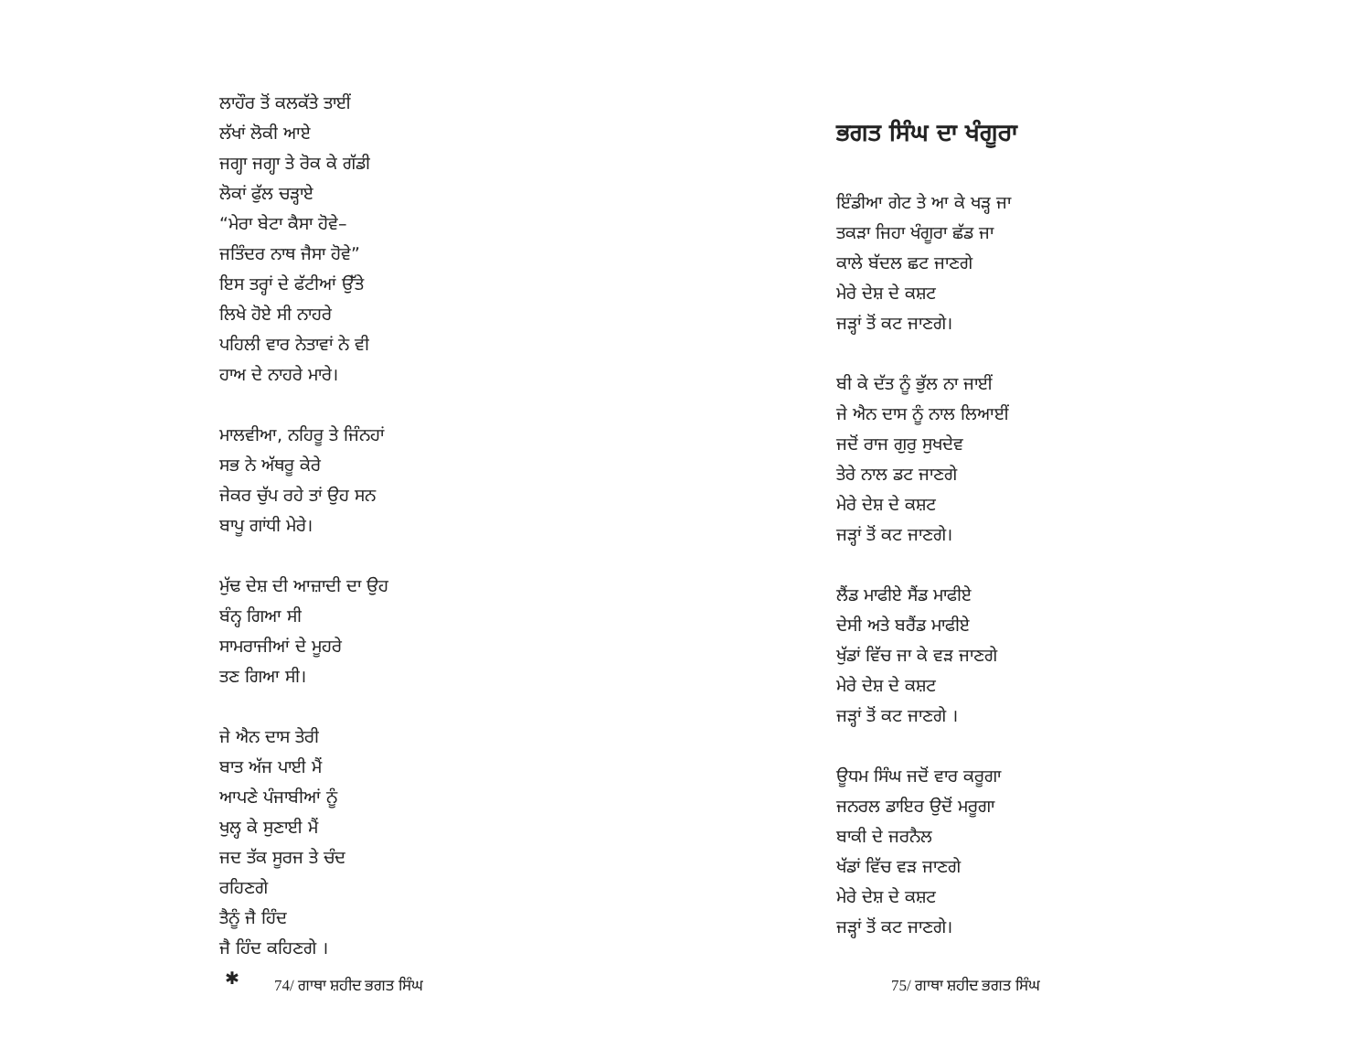ਲਾਹੌਰ ਤੋਂ ਕਲਕੱਤੇ ਤਾਈਂ
ਲੱਖਾਂ ਲੋਕੀ ਆਏ
ਜਗ੍ਹਾ ਜਗ੍ਹਾ ਤੇ ਰੋਕ ਕੇ ਗੱਡੀ
ਲੋਕਾਂ ਫੁੱਲ ਚੜ੍ਹਾਏ
“ਮੇਰਾ ਬੇਟਾ ਕੈਸਾ ਹੋਵੇ–
ਜਤਿੰਦਰ ਨਾਥ ਜੈਸਾ ਹੋਵੇ”
ਇਸ ਤਰ੍ਹਾਂ ਦੇ ਫੱਟੀਆਂ ਉੱਤੇ
ਲਿਖੇ ਹੋਏ ਸੀ ਨਾਹਰੇ
ਪਹਿਲੀ ਵਾਰ ਨੇਤਾਵਾਂ ਨੇ ਵੀ
ਹਾਅ ਦੇ ਨਾਹਰੇ ਮਾਰੇ।
ਮਾਲਵੀਆ, ਨਹਿਰੂ ਤੇ ਜਿੰਨਹਾਂ
ਸਭ ਨੇ ਅੱਥਰੂ ਕੇਰੇ
ਜੇਕਰ ਚੁੱਪ ਰਹੇ ਤਾਂ ਉਹ ਸਨ
ਬਾਪੂ ਗਾਂਧੀ ਮੇਰੇ।
ਮੁੱਢ ਦੇਸ਼ ਦੀ ਆਜ਼ਾਦੀ ਦਾ ਉਹ
ਬੰਨ੍ਹ ਗਿਆ ਸੀ
ਸਾਮਰਾਜੀਆਂ ਦੇ ਮੂਹਰੇ
ਤਣ ਗਿਆ ਸੀ।
ਜੇ ਐਨ ਦਾਸ ਤੇਰੀ
ਬਾਤ ਅੱਜ ਪਾਈ ਮੈਂ
ਆਪਣੇ ਪੰਜਾਬੀਆਂ ਨੂੰ
ਖੁਲ੍ਹ ਕੇ ਸੁਣਾਈ ਮੈਂ
ਜਦ ਤੱਕ ਸੂਰਜ ਤੇ ਚੰਦ
ਰਹਿਣਗੇ
ਤੈਨੂੰ ਜੈ ਹਿੰਦ
ਜੈ ਹਿੰਦ ਕਹਿਣਗੇ ।
✱
74/ ਗਾਥਾ ਸ਼ਹੀਦ ਭਗਤ ਸਿੰਘ
ਭਗਤ ਸਿੰਘ ਦਾ ਖੰਗੂਰਾ
ਇੰਡੀਆ ਗੇਟ ਤੇ ਆ ਕੇ ਖੜ੍ਹ ਜਾ
ਤਕੜਾ ਜਿਹਾ ਖੰਗੂਰਾ ਛੱਡ ਜਾ
ਕਾਲੇ ਬੱਦਲ ਛਟ ਜਾਣਗੇ
ਮੇਰੇ ਦੇਸ਼ ਦੇ ਕਸ਼ਟ
ਜੜ੍ਹਾਂ ਤੋਂ ਕਟ ਜਾਣਗੇ।
ਬੀ ਕੇ ਦੱਤ ਨੂੰ ਭੁੱਲ ਨਾ ਜਾਈਂ
ਜੇ ਐਨ ਦਾਸ ਨੂੰ ਨਾਲ ਲਿਆਈਂ
ਜਦੋਂ ਰਾਜ ਗੁਰੁ ਸੁਖਦੇਵ
ਤੇਰੇ ਨਾਲ ਡਟ ਜਾਣਗੇ
ਮੇਰੇ ਦੇਸ਼ ਦੇ ਕਸ਼ਟ
ਜੜ੍ਹਾਂ ਤੋਂ ਕਟ ਜਾਣਗੇ।
ਲੈਂਡ ਮਾਫੀਏ ਸੈਂਡ ਮਾਫੀਏ
ਦੇਸੀ ਅਤੇ ਬਰੈਂਡ ਮਾਫੀਏ
ਖੁੱਡਾਂ ਵਿੱਚ ਜਾ ਕੇ ਵੜ ਜਾਣਗੇ
ਮੇਰੇ ਦੇਸ਼ ਦੇ ਕਸ਼ਟ
ਜੜ੍ਹਾਂ ਤੋਂ ਕਟ ਜਾਣਗੇ ।
ਊਧਮ ਸਿੰਘ ਜਦੋਂ ਵਾਰ ਕਰੂਗਾ
ਜਨਰਲ ਡਾਇਰ ਉਦੋਂ ਮਰੂਗਾ
ਬਾਕੀ ਦੇ ਜਰਨੈਲ
ਖੱਡਾਂ ਵਿੱਚ ਵੜ ਜਾਣਗੇ
ਮੇਰੇ ਦੇਸ਼ ਦੇ ਕਸ਼ਟ
ਜੜ੍ਹਾਂ ਤੋਂ ਕਟ ਜਾਣਗੇ।
75/ ਗਾਥਾ ਸ਼ਹੀਦ ਭਗਤ ਸਿੰਘ